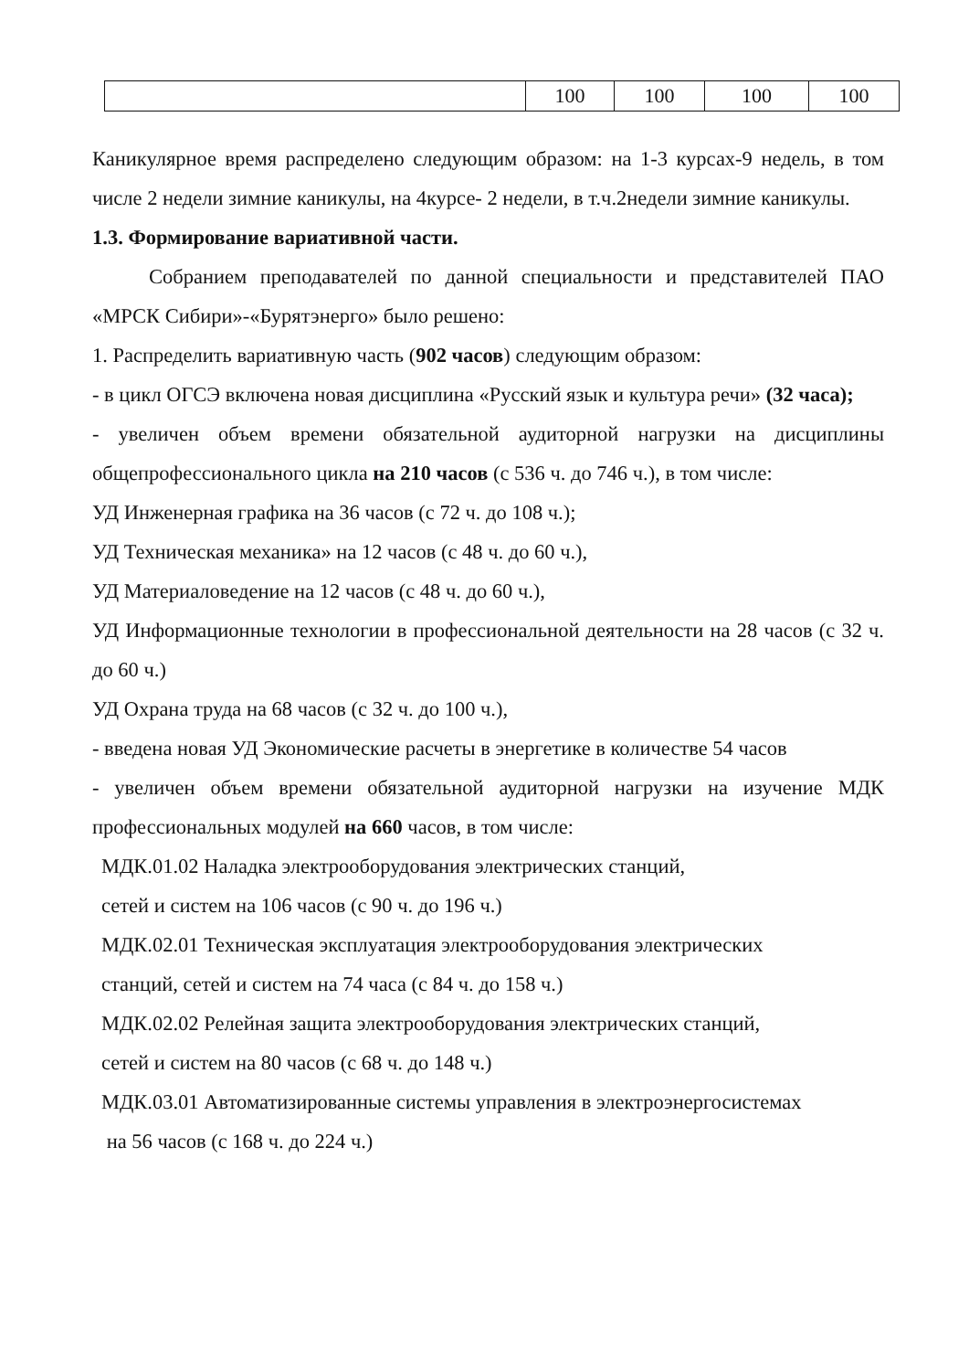| | 100 | 100 | 100 | 100 |
Каникулярное время распределено следующим образом: на 1-3 курсах-9 недель, в том числе 2 недели зимние каникулы, на 4курсе- 2 недели, в т.ч.2недели зимние каникулы.
1.3. Формирование вариативной части.
Собранием преподавателей по данной специальности и представителей ПАО «МРСК Сибири»-«Бурятэнерго» было решено:
1. Распределить вариативную часть (902 часов) следующим образом:
- в цикл ОГСЭ включена новая дисциплина «Русский язык и культура речи» (32 часа);
- увеличен объем времени обязательной аудиторной нагрузки на дисциплины общепрофессионального цикла на 210 часов (с 536 ч. до 746 ч.), в том числе:
УД Инженерная графика на 36 часов (с 72 ч. до 108 ч.);
УД Техническая механика» на 12 часов (с 48 ч. до 60 ч.),
УД Материаловедение на 12 часов (с 48 ч. до 60 ч.),
УД Информационные технологии в профессиональной деятельности на 28 часов (с 32 ч. до 60 ч.)
УД Охрана труда на 68 часов (с 32 ч. до 100 ч.),
- введена новая УД Экономические расчеты в энергетике в количестве 54 часов
- увеличен объем времени обязательной аудиторной нагрузки на изучение МДК профессиональных модулей на 660 часов, в том числе:
МДК.01.02 Наладка электрооборудования электрических станций,
сетей и систем на 106 часов (с 90 ч. до 196 ч.)
МДК.02.01 Техническая эксплуатация электрооборудования электрических
станций, сетей и систем на 74 часа (с 84 ч. до 158 ч.)
МДК.02.02 Релейная защита электрооборудования электрических станций,
сетей и систем на 80 часов (с 68 ч. до 148 ч.)
МДК.03.01 Автоматизированные системы управления в электроэнергосистемах
на 56 часов (с 168 ч. до 224 ч.)